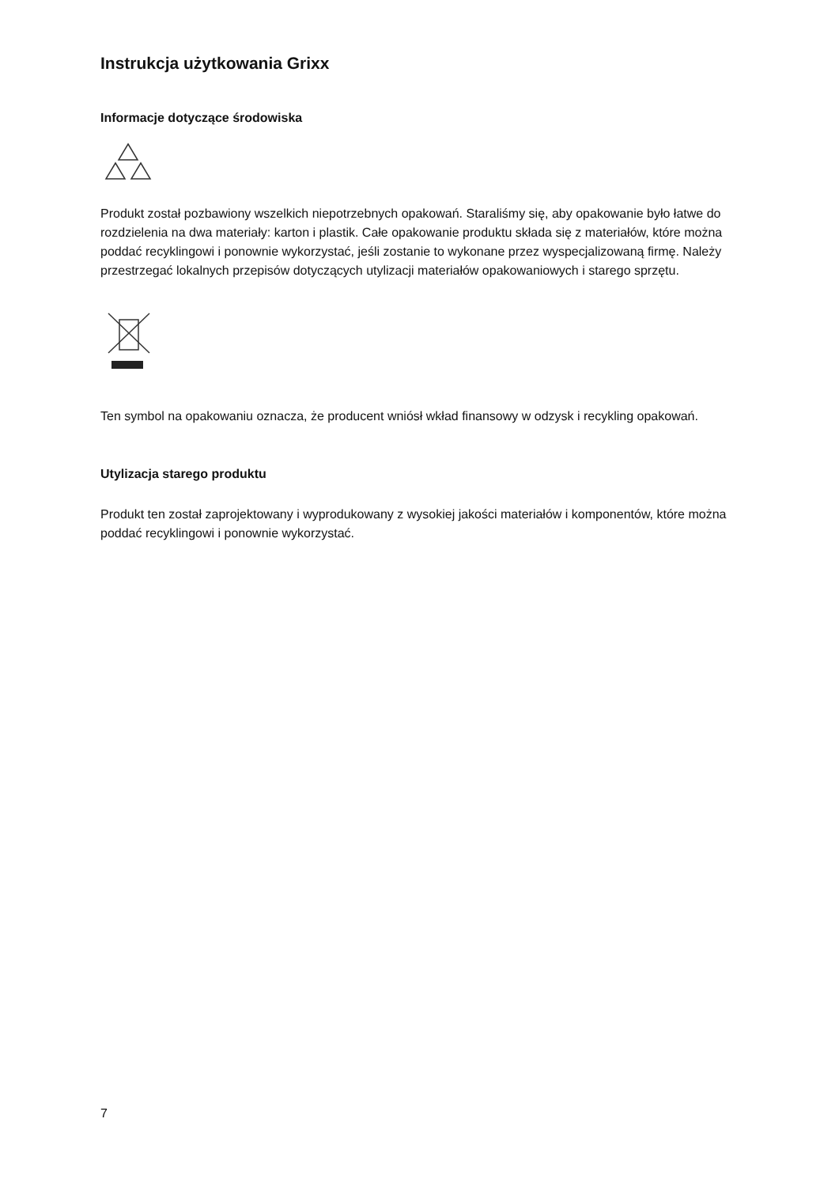Instrukcja użytkowania Grixx
Informacje dotyczące środowiska
Produkt został pozbawiony wszelkich niepotrzebnych opakowań. Staraliśmy się, aby opakowanie było łatwe do rozdzielenia na dwa materiały: karton i plastik. Całe opakowanie produktu składa się z materiałów, które można poddać recyklingowi i ponownie wykorzystać, jeśli zostanie to wykonane przez wyspecjalizowaną firmę. Należy przestrzegać lokalnych przepisów dotyczących utylizacji materiałów opakowaniowych i starego sprzętu.
Ten symbol na opakowaniu oznacza, że producent wniósł wkład finansowy w odzysk i recykling opakowań.
Utylizacja starego produktu
Produkt ten został zaprojektowany i wyprodukowany z wysokiej jakości materiałów i komponentów, które można poddać recyklingowi i ponownie wykorzystać.
7